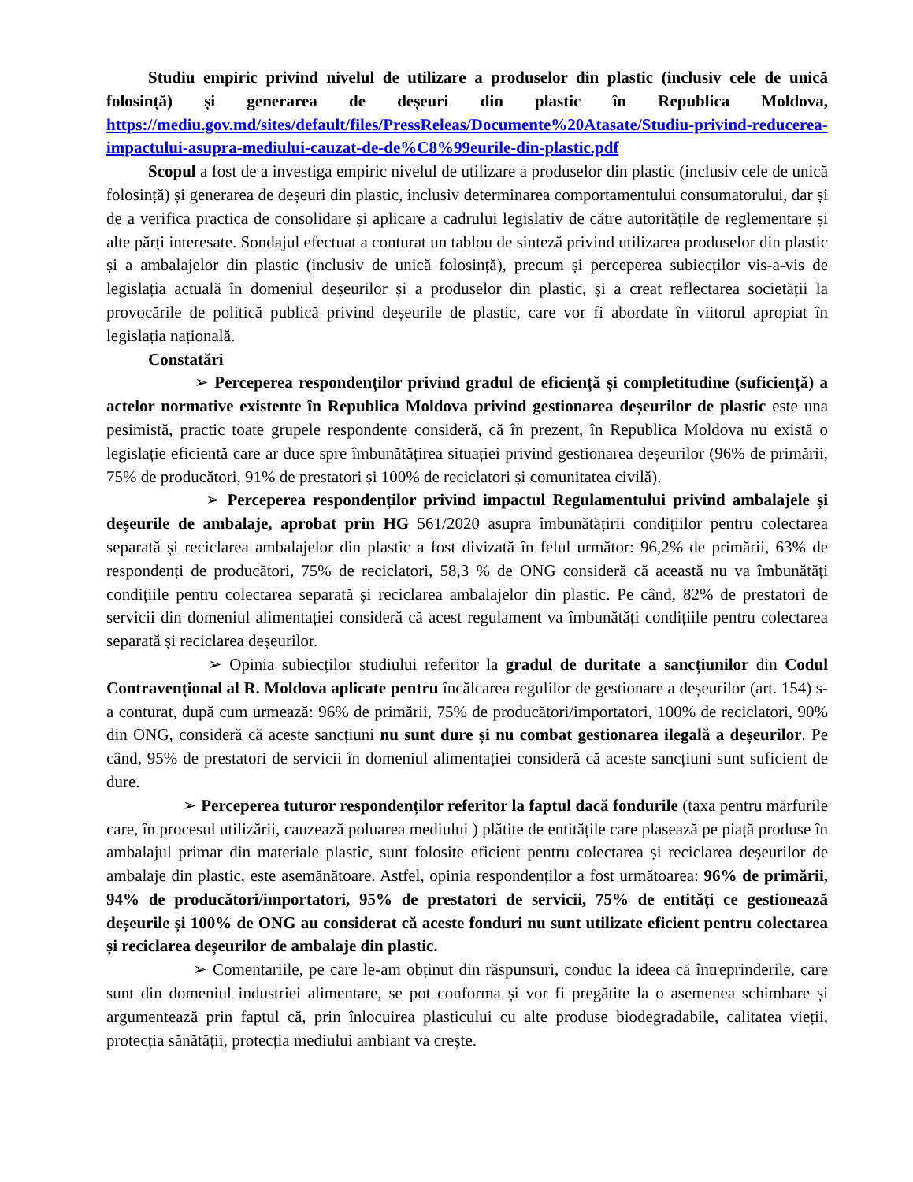Studiu empiric privind nivelul de utilizare a produselor din plastic (inclusiv cele de unică folosință) și generarea de deșeuri din plastic în Republica Moldova, https://mediu.gov.md/sites/default/files/PressReleas/Documente%20Atasate/Studiu-privind-reducerea-impactului-asupra-mediului-cauzat-de-de%C8%99eurile-din-plastic.pdf
Scopul a fost de a investiga empiric nivelul de utilizare a produselor din plastic (inclusiv cele de unică folosință) și generarea de deșeuri din plastic, inclusiv determinarea comportamentului consumatorului, dar și de a verifica practica de consolidare și aplicare a cadrului legislativ de către autoritățile de reglementare și alte părți interesate. Sondajul efectuat a conturat un tablou de sinteză privind utilizarea produselor din plastic și a ambalajelor din plastic (inclusiv de unică folosință), precum și perceperea subiecților vis-a-vis de legislația actuală în domeniul deșeurilor și a produselor din plastic, și a creat reflectarea societății la provocările de politică publică privind deșeurile de plastic, care vor fi abordate în viitorul apropiat în legislația națională.
Constatări
➢ Perceperea respondenților privind gradul de eficiență și completitudine (suficiență) a actelor normative existente în Republica Moldova privind gestionarea deșeurilor de plastic este una pesimistă, practic toate grupele respondente consideră, că în prezent, în Republica Moldova nu există o legislație eficientă care ar duce spre îmbunătățirea situației privind gestionarea deșeurilor (96% de primării, 75% de producători, 91% de prestatori și 100% de reciclatori și comunitatea civilă).
➢ Perceperea respondenților privind impactul Regulamentului privind ambalajele și deșeurile de ambalaje, aprobat prin HG 561/2020 asupra îmbunătățirii condițiilor pentru colectarea separată și reciclarea ambalajelor din plastic a fost divizată în felul următor: 96,2% de primării, 63% de respondenți de producători, 75% de reciclatori, 58,3 % de ONG consideră că această nu va îmbunătăți condițiile pentru colectarea separată și reciclarea ambalajelor din plastic. Pe când, 82% de prestatori de servicii din domeniul alimentației consideră că acest regulament va îmbunătăți condițiile pentru colectarea separată și reciclarea deșeurilor.
➢ Opinia subiecților studiului referitor la gradul de duritate a sancțiunilor din Codul Contravențional al R. Moldova aplicate pentru încălcarea regulilor de gestionare a deșeurilor (art. 154) s-a conturat, după cum urmează: 96% de primării, 75% de producători/importatori, 100% de reciclatori, 90% din ONG, consideră că aceste sancțiuni nu sunt dure și nu combat gestionarea ilegală a deșeurilor. Pe când, 95% de prestatori de servicii în domeniul alimentației consideră că aceste sancțiuni sunt suficient de dure.
➢ Perceperea tuturor respondenților referitor la faptul dacă fondurile (taxa pentru mărfurile care, în procesul utilizării, cauzează poluarea mediului ) plătite de entitățile care plasează pe piață produse în ambalajul primar din materiale plastic, sunt folosite eficient pentru colectarea și reciclarea deșeurilor de ambalaje din plastic, este asemănătoare. Astfel, opinia respondenților a fost următoarea: 96% de primării, 94% de producători/importatori, 95% de prestatori de servicii, 75% de entități ce gestionează deșeurile și 100% de ONG au considerat că aceste fonduri nu sunt utilizate eficient pentru colectarea și reciclarea deșeurilor de ambalaje din plastic.
➢ Comentariile, pe care le-am obținut din răspunsuri, conduc la ideea că întreprinderile, care sunt din domeniul industriei alimentare, se pot conforma și vor fi pregătite la o asemenea schimbare și argumentează prin faptul că, prin înlocuirea plasticului cu alte produse biodegradabile, calitatea vieții, protecția sănătății, protecția mediului ambiant va crește.